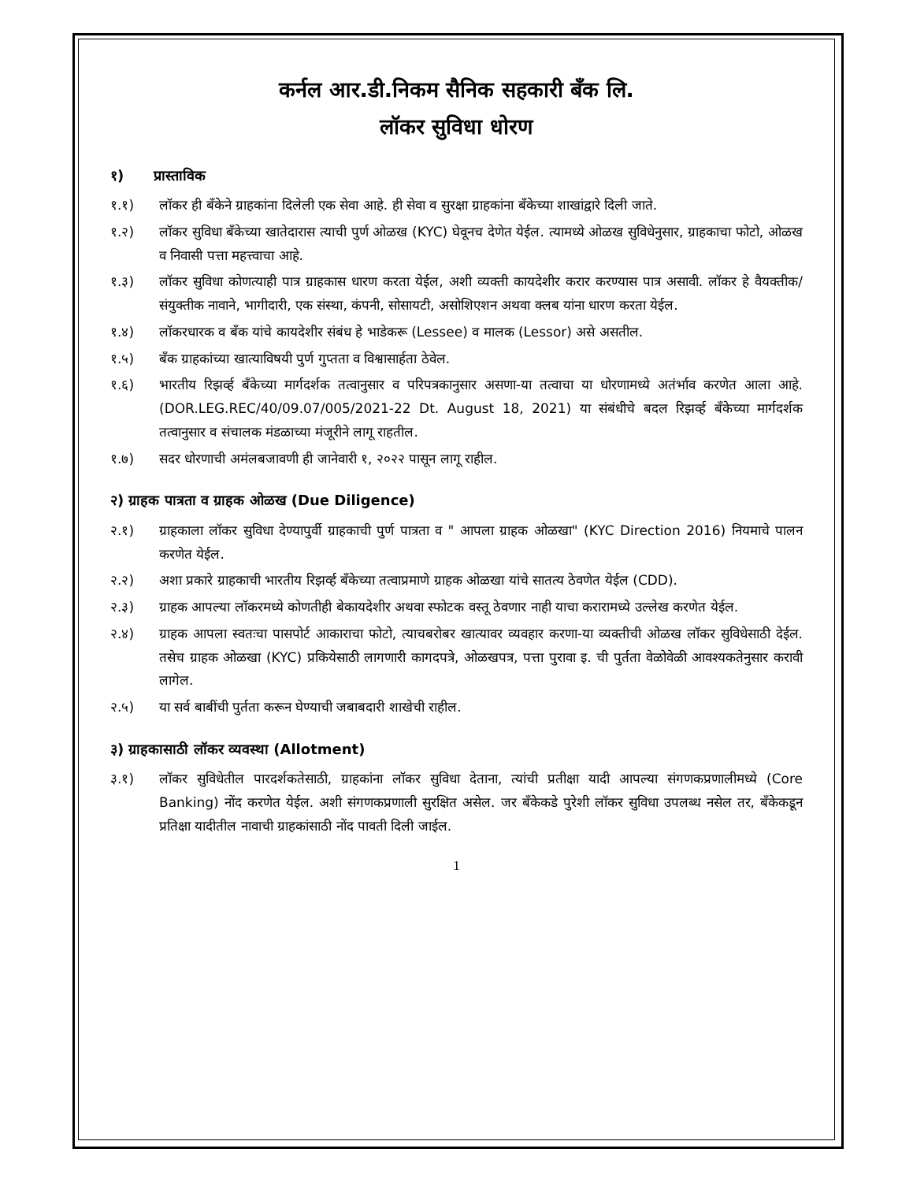कर्नल आर.डी.निकम सैनिक सहकारी बँक लि.
लॉकर सुविधा धोरण
१) प्रास्ताविक
१.१) लॉकर ही बँकेने ग्राहकांना दिलेली एक सेवा आहे. ही सेवा व सुरक्षा ग्राहकांना बँकेच्या शाखांद्वारे दिली जाते.
१.२) लॉकर सुविधा बँकेच्या खातेदारास त्याची पुर्ण ओळख (KYC) घेवूनच देणेत येईल. त्यामध्ये ओळख सुविधेनुसार, ग्राहकाचा फोटो, ओळख व निवासी पत्ता महत्त्वाचा आहे.
१.३) लॉकर सुविधा कोणत्याही पात्र ग्राहकास धारण करता येईल, अशी व्यक्ती कायदेशीर करार करण्यास पात्र असावी. लॉकर हे वैयक्तीक/ संयुक्तीक नावाने, भागीदारी, एक संस्था, कंपनी, सोसायटी, असोशिएशन अथवा क्लब यांना धारण करता येईल.
१.४) लॉकरधारक व बँक यांचे कायदेशीर संबंध हे भाडेकरू (Lessee) व मालक (Lessor) असे असतील.
१.५) बँक ग्राहकांच्या खात्याविषयी पुर्ण गुप्तता व विश्वासार्हता ठेवेल.
१.६) भारतीय रिझर्व्ह बँकेच्या मार्गदर्शक तत्वानुसार व परिपत्रकानुसार असणा-या तत्वाचा या धोरणामध्ये अतंर्भाव करणेत आला आहे. (DOR.LEG.REC/40/09.07/005/2021-22 Dt. August 18, 2021) या संबंधीचे बदल रिझर्व्ह बँकेच्या मार्गदर्शक तत्वानुसार व संचालक मंडळाच्या मंजूरीने लागू राहतील.
१.७) सदर धोरणाची अमंलबजावणी ही जानेवारी १, २०२२ पासून लागू राहील.
२) ग्राहक पात्रता व ग्राहक ओळख (Due Diligence)
२.१) ग्राहकाला लॉकर सुविधा देण्यापुर्वी ग्राहकाची पुर्ण पात्रता व " आपला ग्राहक ओळखा" (KYC Direction 2016) नियमाचे पालन करणेत येईल.
२.२) अशा प्रकारे ग्राहकाची भारतीय रिझर्व्ह बँकेच्या तत्वाप्रमाणे ग्राहक ओळखा यांचे सातत्य ठेवणेत येईल (CDD).
२.३) ग्राहक आपल्या लॉकरमध्ये कोणतीही बेकायदेशीर अथवा स्फोटक वस्तू ठेवणार नाही याचा करारामध्ये उल्लेख करणेत येईल.
२.४) ग्राहक आपला स्वतःचा पासपोर्ट आकाराचा फोटो, त्याचबरोबर खात्यावर व्यवहार करणा-या व्यक्तीची ओळख लॉकर सुविधेसाठी देईल. तसेच ग्राहक ओळखा (KYC) प्रकियेसाठी लागणारी कागदपत्रे, ओळखपत्र, पत्ता पुरावा इ. ची पुर्तता वेळोवेळी आवश्यकतेनुसार करावी लागेल.
२.५) या सर्व बाबींची पुर्तता करून घेण्याची जबाबदारी शाखेची राहील.
३) ग्राहकासाठी लॉकर व्यवस्था (Allotment)
३.१) लॉकर सुविधेतील पारदर्शकतेसाठी, ग्राहकांना लॉकर सुविधा देताना, त्यांची प्रतीक्षा यादी आपल्या संगणकप्रणालीमध्ये (Core Banking) नोंद करणेत येईल. अशी संगणकप्रणाली सुरक्षित असेल. जर बँकेकडे पुरेशी लॉकर सुविधा उपलब्ध नसेल तर, बँकेकडून प्रतिक्षा यादीतील नावाची ग्राहकांसाठी नोंद पावती दिली जाईल.
1